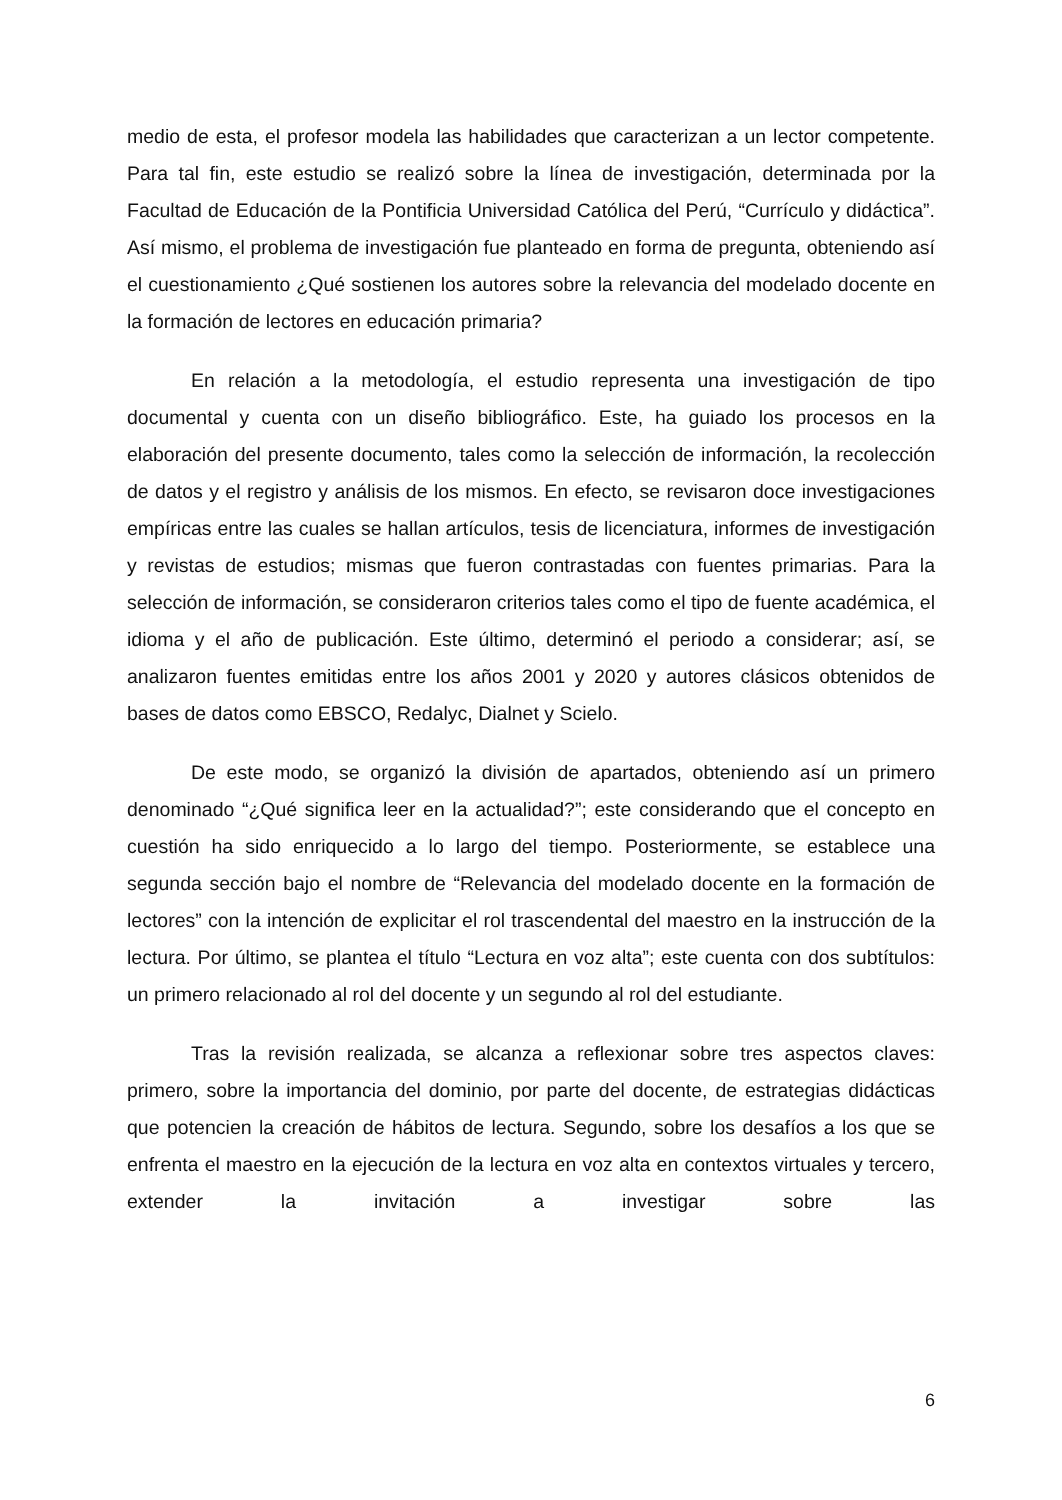medio de esta, el profesor modela las habilidades que caracterizan a un lector competente. Para tal fin, este estudio se realizó sobre la línea de investigación, determinada por la Facultad de Educación de la Pontificia Universidad Católica del Perú, “Currículo y didáctica”. Así mismo, el problema de investigación fue planteado en forma de pregunta, obteniendo así el cuestionamiento ¿Qué sostienen los autores sobre la relevancia del modelado docente en la formación de lectores en educación primaria?
En relación a la metodología, el estudio representa una investigación de tipo documental y cuenta con un diseño bibliográfico. Este, ha guiado los procesos en la elaboración del presente documento, tales como la selección de información, la recolección de datos y el registro y análisis de los mismos. En efecto, se revisaron doce investigaciones empíricas entre las cuales se hallan artículos, tesis de licenciatura, informes de investigación y revistas de estudios; mismas que fueron contrastadas con fuentes primarias. Para la selección de información, se consideraron criterios tales como el tipo de fuente académica, el idioma y el año de publicación. Este último, determinó el periodo a considerar; así, se analizaron fuentes emitidas entre los años 2001 y 2020 y autores clásicos obtenidos de bases de datos como EBSCO, Redalyc, Dialnet y Scielo.
De este modo, se organizó la división de apartados, obteniendo así un primero denominado “¿Qué significa leer en la actualidad?”; este considerando que el concepto en cuestión ha sido enriquecido a lo largo del tiempo. Posteriormente, se establece una segunda sección bajo el nombre de “Relevancia del modelado docente en la formación de lectores” con la intención de explicitar el rol trascendental del maestro en la instrucción de la lectura. Por último, se plantea el título “Lectura en voz alta”; este cuenta con dos subtítulos: un primero relacionado al rol del docente y un segundo al rol del estudiante.
Tras la revisión realizada, se alcanza a reflexionar sobre tres aspectos claves: primero, sobre la importancia del dominio, por parte del docente, de estrategias didácticas que potencien la creación de hábitos de lectura. Segundo, sobre los desafíos a los que se enfrenta el maestro en la ejecución de la lectura en voz alta en contextos virtuales y tercero, extender la invitación a investigar sobre las
6